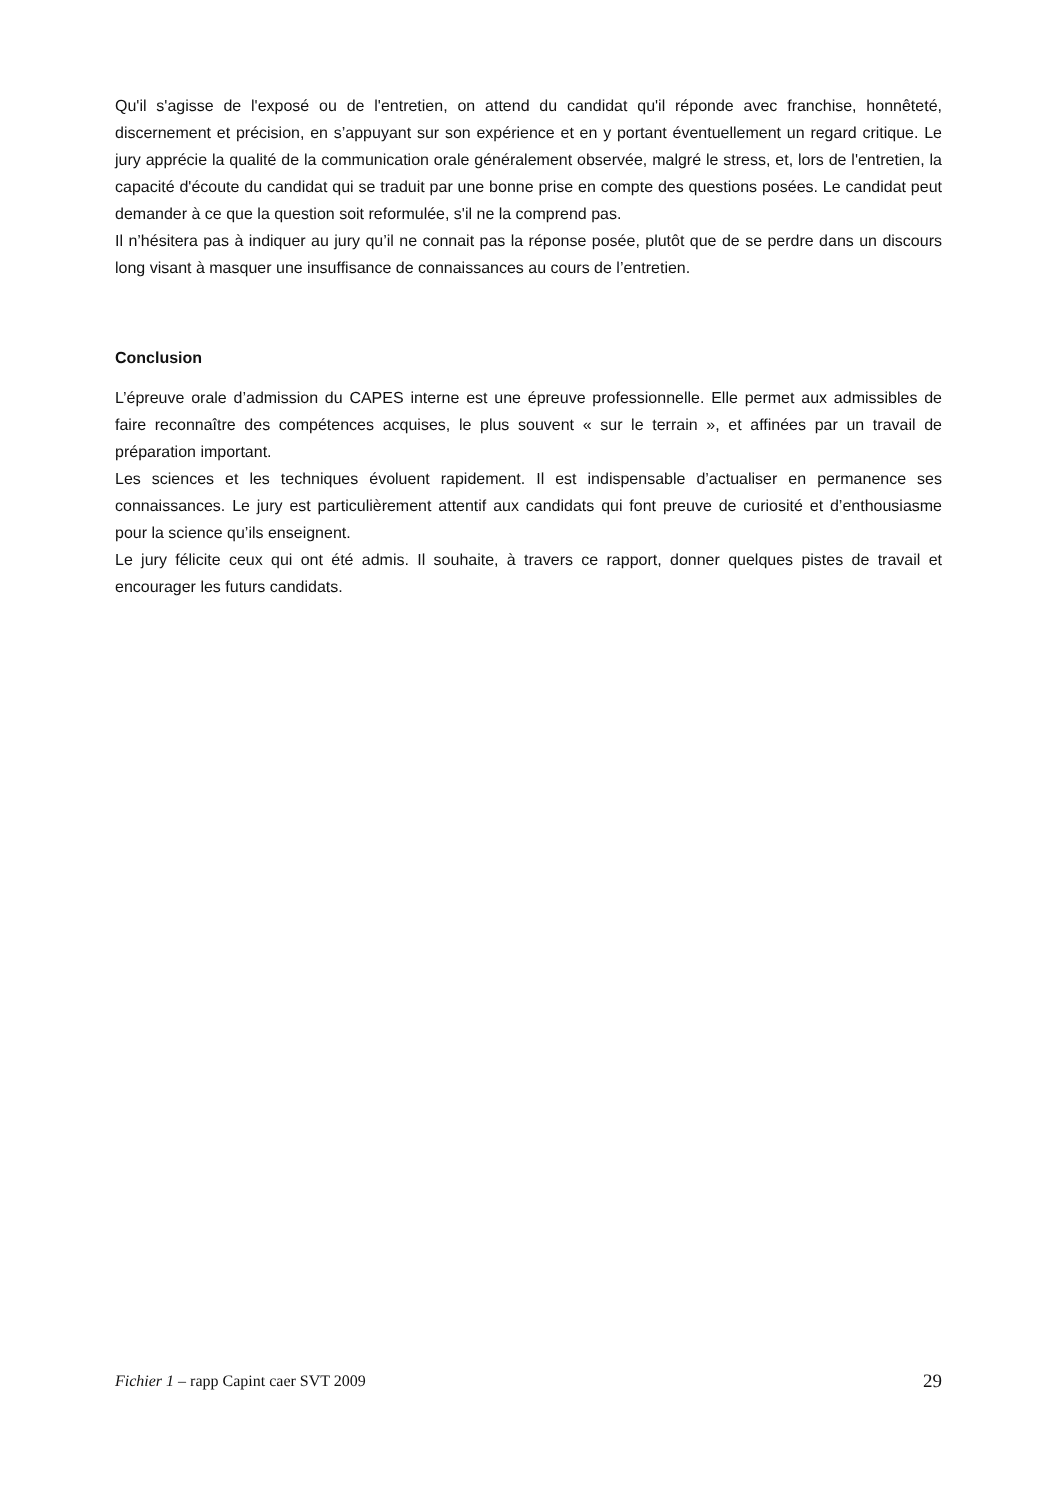Qu'il s'agisse de l'exposé ou de l'entretien, on attend du candidat qu'il réponde avec franchise, honnêteté, discernement et précision, en s’appuyant sur son expérience et en y portant éventuellement un regard critique. Le jury apprécie la qualité de la communication orale généralement observée, malgré le stress, et, lors de l'entretien, la capacité d'écoute du candidat qui se traduit par une bonne prise en compte des questions posées. Le candidat peut demander à ce que la question soit reformulée, s'il ne la comprend pas.
Il n’hésitera pas à indiquer au jury qu’il ne connait pas la réponse posée, plutôt que de se perdre dans un discours long visant à masquer une insuffisance de connaissances au cours de l’entretien.
Conclusion
L’épreuve orale d’admission du CAPES interne est une épreuve professionnelle. Elle permet aux admissibles de faire reconnaître des compétences acquises, le plus souvent « sur le terrain », et affinées par un travail de préparation important.
Les sciences et les techniques évoluent rapidement. Il est indispensable d’actualiser en permanence ses connaissances. Le jury est particulièrement attentif aux candidats qui font preuve de curiosité et d’enthousiasme pour la science qu’ils enseignent.
Le jury félicite ceux qui ont été admis. Il souhaite, à travers ce rapport, donner quelques pistes de travail et encourager les futurs candidats.
Fichier 1 – rapp Capint caer SVT 2009 29